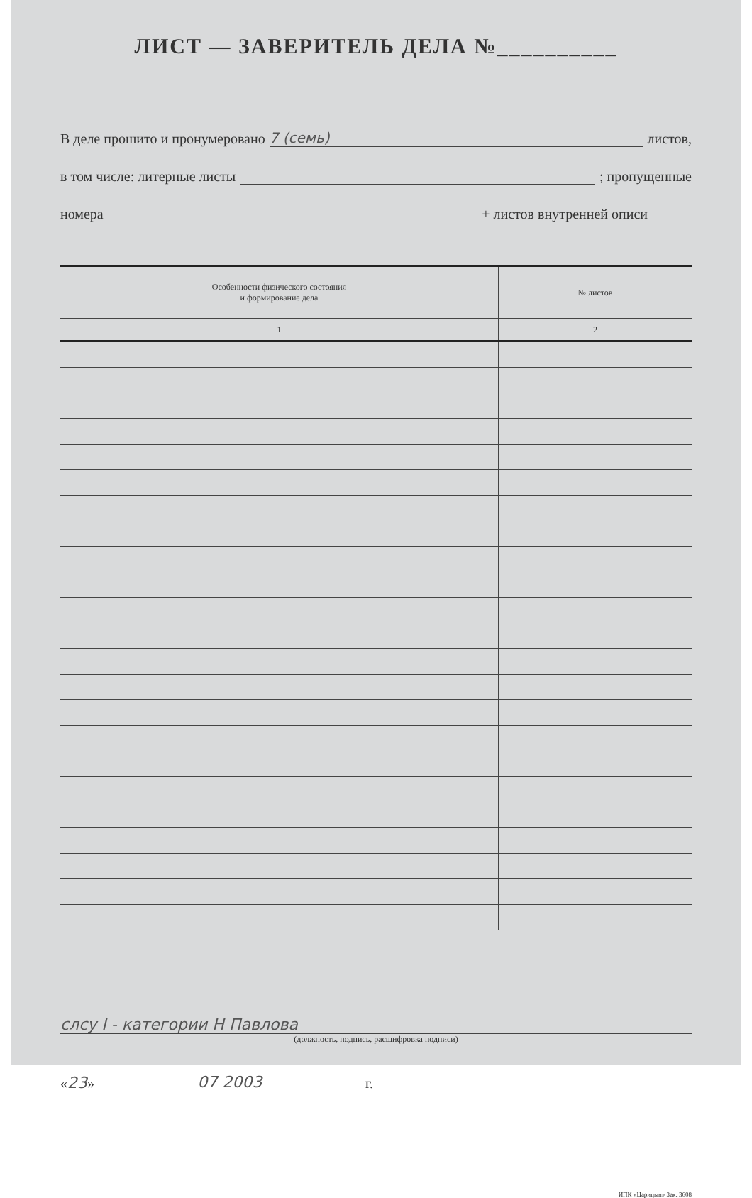ЛИСТ — ЗАВЕРИТЕЛЬ ДЕЛА №__________
В деле прошито и пронумеровано 7 (семь) листов,
в том числе: литерные листы ; пропущенные
номера + листов внутренней описи
| Особенности физического состояния и формирование дела | № листов |
| --- | --- |
| 1 | 2 |
слсу I - категории Н Павлова
(должность, подпись, расшифровка подписи)
« 23 » 07 2003 г.
ИПК «Царицын» Зак. 3608